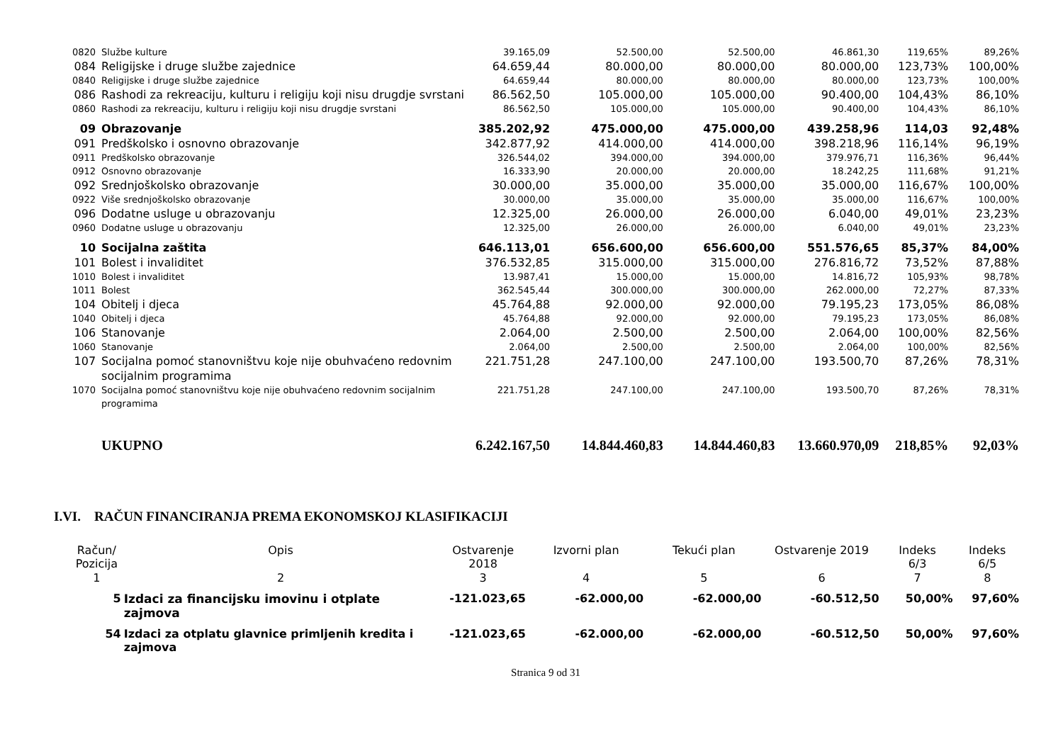| 0820 | Službe kulture | 39.165,09 | 52.500,00 | 52.500,00 | 46.861,30 | 119,65% | 89,26% |
| 084 | Religijske i druge službe zajednice | 64.659,44 | 80.000,00 | 80.000,00 | 80.000,00 | 123,73% | 100,00% |
| 0840 | Religijske i druge službe zajednice | 64.659,44 | 80.000,00 | 80.000,00 | 80.000,00 | 123,73% | 100,00% |
| 086 | Rashodi za rekreaciju, kulturu i religiju koji nisu drugdje svrstani | 86.562,50 | 105.000,00 | 105.000,00 | 90.400,00 | 104,43% | 86,10% |
| 0860 | Rashodi za rekreaciju, kulturu i religiju koji nisu drugdje svrstani | 86.562,50 | 105.000,00 | 105.000,00 | 90.400,00 | 104,43% | 86,10% |
| 09 | Obrazovanje | 385.202,92 | 475.000,00 | 475.000,00 | 439.258,96 | 114,03 | 92,48% |
| 091 | Predškolsko i osnovno obrazovanje | 342.877,92 | 414.000,00 | 414.000,00 | 398.218,96 | 116,14% | 96,19% |
| 0911 | Predškolsko obrazovanje | 326.544,02 | 394.000,00 | 394.000,00 | 379.976,71 | 116,36% | 96,44% |
| 0912 | Osnovno obrazovanje | 16.333,90 | 20.000,00 | 20.000,00 | 18.242,25 | 111,68% | 91,21% |
| 092 | Srednjoškolsko obrazovanje | 30.000,00 | 35.000,00 | 35.000,00 | 35.000,00 | 116,67% | 100,00% |
| 0922 | Više srednjoškolsko obrazovanje | 30.000,00 | 35.000,00 | 35.000,00 | 35.000,00 | 116,67% | 100,00% |
| 096 | Dodatne usluge u obrazovanju | 12.325,00 | 26.000,00 | 26.000,00 | 6.040,00 | 49,01% | 23,23% |
| 0960 | Dodatne usluge u obrazovanju | 12.325,00 | 26.000,00 | 26.000,00 | 6.040,00 | 49,01% | 23,23% |
| 10 | Socijalna zaštita | 646.113,01 | 656.600,00 | 656.600,00 | 551.576,65 | 85,37% | 84,00% |
| 101 | Bolest i invaliditet | 376.532,85 | 315.000,00 | 315.000,00 | 276.816,72 | 73,52% | 87,88% |
| 1010 | Bolest i invaliditet | 13.987,41 | 15.000,00 | 15.000,00 | 14.816,72 | 105,93% | 98,78% |
| 1011 | Bolest | 362.545,44 | 300.000,00 | 300.000,00 | 262.000,00 | 72,27% | 87,33% |
| 104 | Obitelj i djeca | 45.764,88 | 92.000,00 | 92.000,00 | 79.195,23 | 173,05% | 86,08% |
| 1040 | Obitelj i djeca | 45.764,88 | 92.000,00 | 92.000,00 | 79.195,23 | 173,05% | 86,08% |
| 106 | Stanovanje | 2.064,00 | 2.500,00 | 2.500,00 | 2.064,00 | 100,00% | 82,56% |
| 1060 | Stanovanje | 2.064,00 | 2.500,00 | 2.500,00 | 2.064,00 | 100,00% | 82,56% |
| 107 | Socijalna pomoć stanovništvu koje nije obuhvaćeno redovnim socijalnim programima | 221.751,28 | 247.100,00 | 247.100,00 | 193.500,70 | 87,26% | 78,31% |
| 1070 | Socijalna pomoć stanovništvu koje nije obuhvaćeno redovnim socijalnim programima | 221.751,28 | 247.100,00 | 247.100,00 | 193.500,70 | 87,26% | 78,31% |
| | UKUPNO | 6.242.167,50 | 14.844.460,83 | 14.844.460,83 | 13.660.970,09 | 218,85% | 92,03% |
I.VI. RAČUN FINANCIRANJA PREMA EKONOMSKOJ KLASIFIKACIJI
| Račun/ Pozicija | Opis | Ostvarenje 2018 | Izvorni plan | Tekući plan | Ostvarenje 2019 | Indeks 6/3 | Indeks 6/5 |
| --- | --- | --- | --- | --- | --- | --- | --- |
| 1 | 2 | 3 | 4 | 5 | 6 | 7 | 8 |
| 5 | Izdaci za financijsku imovinu i otplate zajmova | -121.023,65 | -62.000,00 | -62.000,00 | -60.512,50 | 50,00% | 97,60% |
| 54 | Izdaci za otplatu glavnice primljenih kredita i zajmova | -121.023,65 | -62.000,00 | -62.000,00 | -60.512,50 | 50,00% | 97,60% |
Stranica 9 od 31